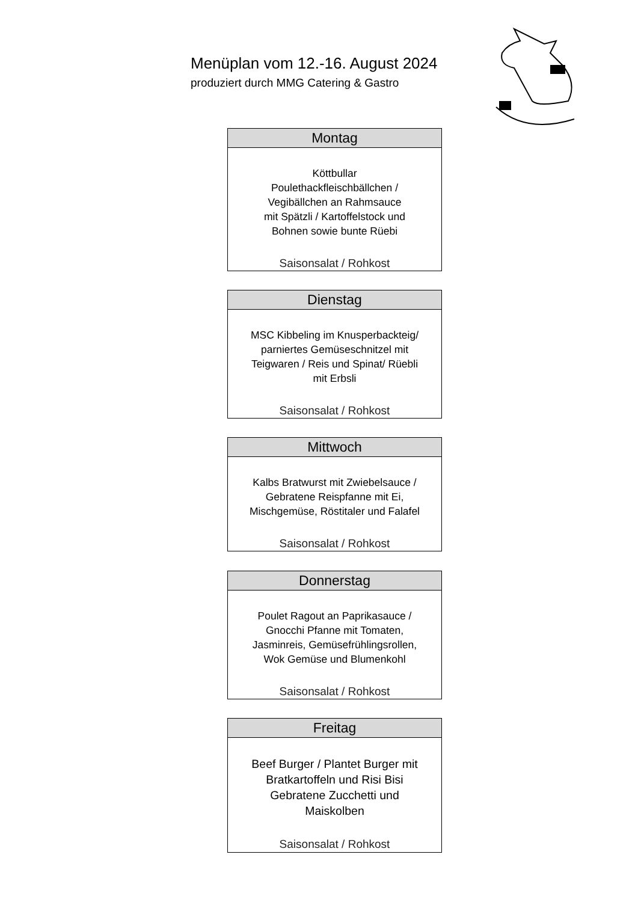Menüplan vom 12.-16. August 2024
produziert durch MMG Catering & Gastro
| Montag |
| --- |
| Köttbullar Poulethackfleischbällchen / Vegibällchen an Rahmsauce mit Spätzli / Kartoffelstock und Bohnen sowie bunte Rüebi Saisonsalat / Rohkost |
| Dienstag |
| --- |
| MSC Kibbeling im Knusperbackteig/ parniertes Gemüseschnitzel mit Teigwaren / Reis und Spinat/ Rüebli mit Erbsli Saisonsalat / Rohkost |
| Mittwoch |
| --- |
| Kalbs Bratwurst mit Zwiebelsauce / Gebratene Reispfanne mit Ei, Mischgemüse, Röstitaler und Falafel Saisonsalat / Rohkost |
| Donnerstag |
| --- |
| Poulet Ragout an Paprikasauce / Gnocchi Pfanne mit Tomaten, Jasminreis, Gemüsefrühlingsrollen, Wok Gemüse und Blumenkohl Saisonsalat / Rohkost |
| Freitag |
| --- |
| Beef Burger / Plantet Burger mit Bratkartoffeln und Risi Bisi Gebratene Zucchetti und Maiskolben Saisonsalat / Rohkost |